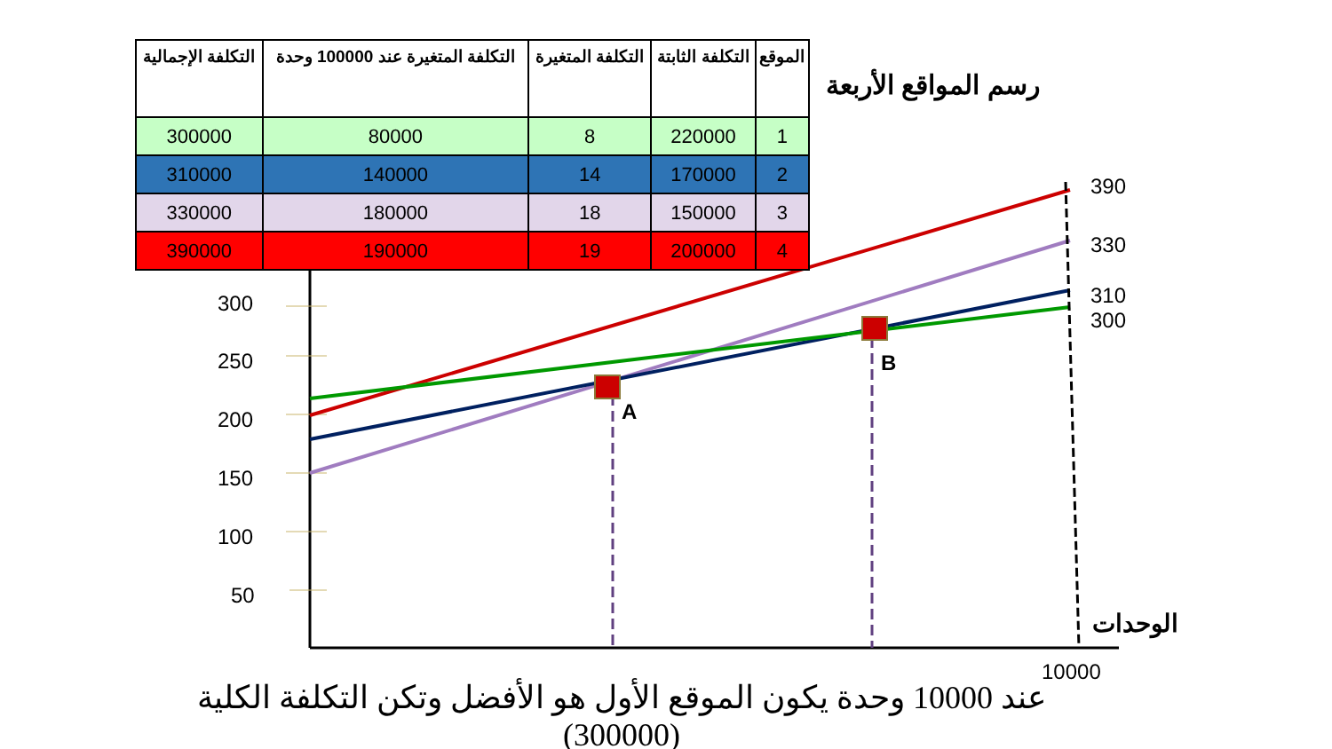| الموقع | التكلفة الثابتة | التكلفة المتغيرة | التكلفة المتغيرة عند 100000 وحدة | التكلفة الإجمالية |
| --- | --- | --- | --- | --- |
| 1 | 220000 | 8 | 80000 | 300000 |
| 2 | 170000 | 14 | 140000 | 310000 |
| 3 | 150000 | 18 | 180000 | 330000 |
| 4 | 200000 | 19 | 190000 | 390000 |
رسم المواقع الأربعة
300
250
200
150
100
50
A
B
390
330
310
300
10000
الوحدات
عند 10000 وحدة يكون الموقع الأول هو الأفضل وتكن التكلفة الكلية (300000)